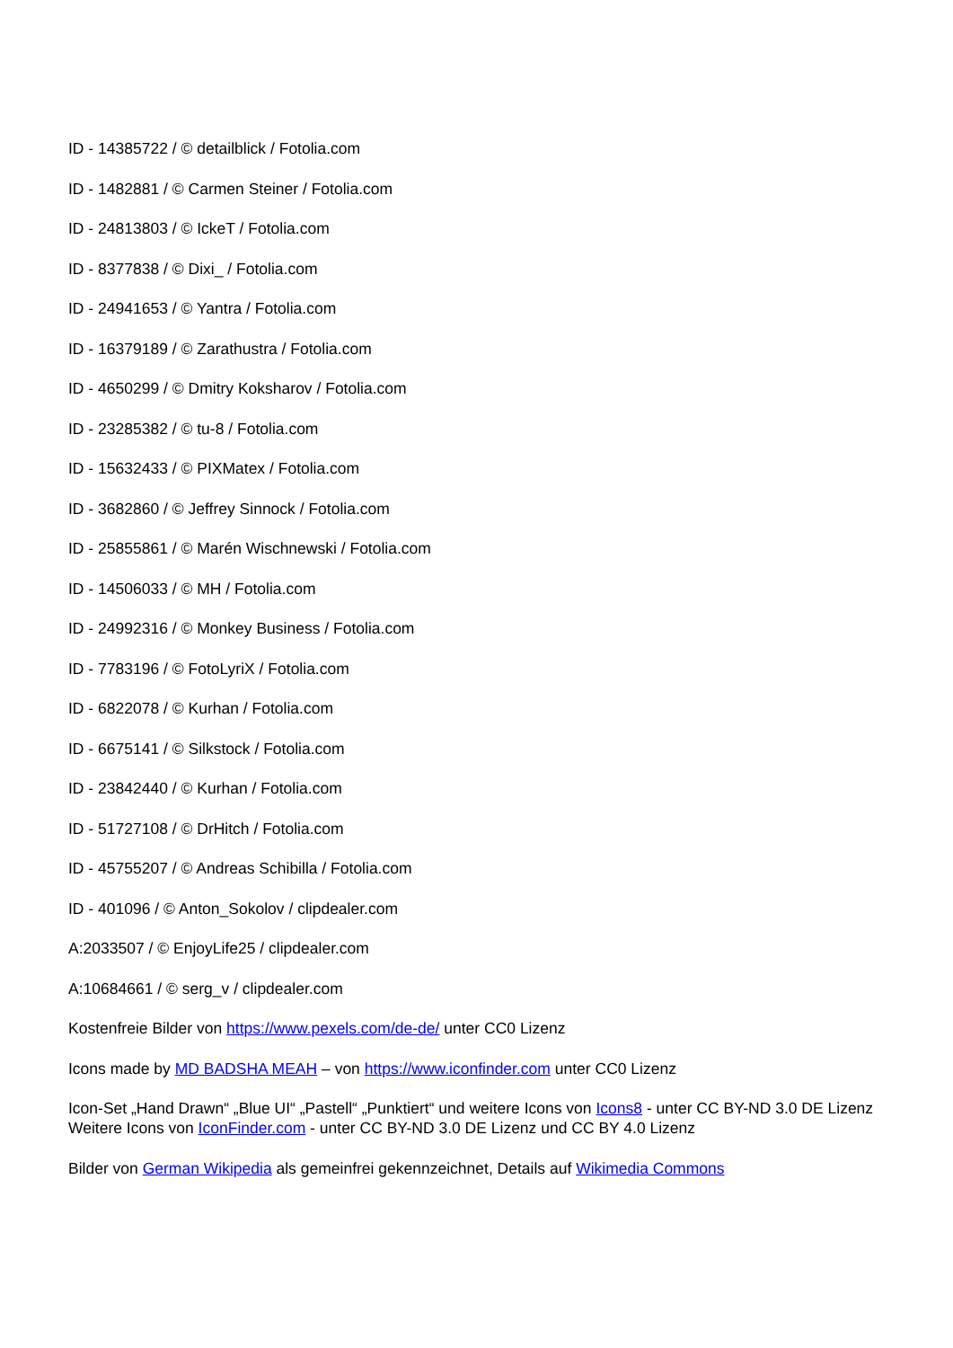ID - 14385722 / © detailblick / Fotolia.com
ID - 1482881 / © Carmen Steiner / Fotolia.com
ID - 24813803 / © IckeT / Fotolia.com
ID - 8377838 / © Dixi_ / Fotolia.com
ID - 24941653 / © Yantra / Fotolia.com
ID - 16379189 / © Zarathustra / Fotolia.com
ID - 4650299 / © Dmitry Koksharov / Fotolia.com
ID - 23285382 / © tu-8 / Fotolia.com
ID - 15632433 / © PIXMatex / Fotolia.com
ID - 3682860 / © Jeffrey Sinnock / Fotolia.com
ID - 25855861 / © Marén Wischnewski / Fotolia.com
ID - 14506033 / © MH / Fotolia.com
ID - 24992316 / © Monkey Business / Fotolia.com
ID - 7783196 / © FotoLyriX / Fotolia.com
ID - 6822078 / © Kurhan / Fotolia.com
ID - 6675141 / © Silkstock / Fotolia.com
ID - 23842440 / © Kurhan / Fotolia.com
ID - 51727108 / © DrHitch / Fotolia.com
ID - 45755207 / © Andreas Schibilla / Fotolia.com
ID - 401096 / © Anton_Sokolov / clipdealer.com
A:2033507 / © EnjoyLife25 / clipdealer.com
A:10684661 / © serg_v / clipdealer.com
Kostenfreie Bilder von https://www.pexels.com/de-de/ unter CC0 Lizenz
Icons made by MD BADSHA MEAH – von https://www.iconfinder.com unter CC0 Lizenz
Icon-Set „Hand Drawn“ „Blue UI“ „Pastell“ „Punktiert“ und weitere Icons von Icons8 - unter CC BY-ND 3.0 DE Lizenz
Weitere Icons von IconFinder.com - unter CC BY-ND 3.0 DE Lizenz und CC BY 4.0 Lizenz
Bilder von German Wikipedia als gemeinfrei gekennzeichnet, Details auf Wikimedia Commons